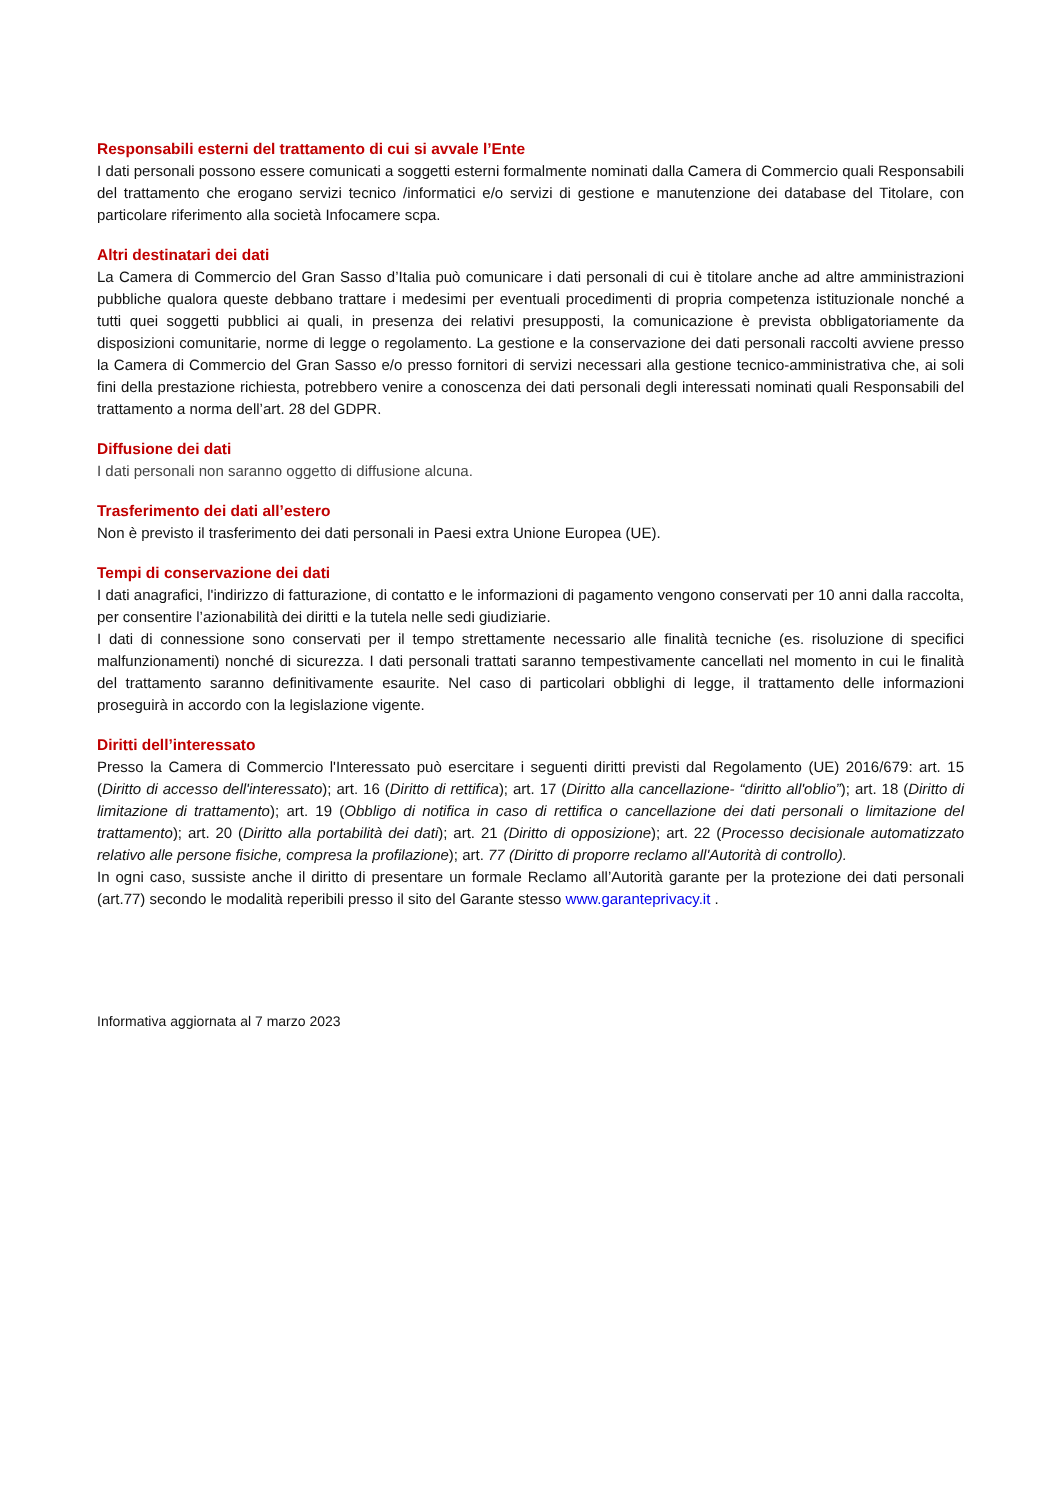Responsabili esterni del trattamento di cui si avvale l’Ente
I dati personali possono essere comunicati a soggetti esterni formalmente nominati dalla Camera di Commercio quali Responsabili del trattamento che erogano servizi tecnico /informatici e/o servizi di gestione e manutenzione dei database del Titolare, con particolare riferimento alla società Infocamere scpa.
Altri destinatari dei dati
La Camera di Commercio del Gran Sasso d’Italia può comunicare i dati personali di cui è titolare anche ad altre amministrazioni pubbliche qualora queste debbano trattare i medesimi per eventuali procedimenti di propria competenza istituzionale nonché a tutti quei soggetti pubblici ai quali, in presenza dei relativi presupposti, la comunicazione è prevista obbligatoriamente da disposizioni comunitarie, norme di legge o regolamento. La gestione e la conservazione dei dati personali raccolti avviene presso la Camera di Commercio del Gran Sasso e/o presso fornitori di servizi necessari alla gestione tecnico-amministrativa che, ai soli fini della prestazione richiesta, potrebbero venire a conoscenza dei dati personali degli interessati nominati quali Responsabili del trattamento a norma dell’art. 28 del GDPR.
Diffusione dei dati
I dati personali non saranno oggetto di diffusione alcuna.
Trasferimento dei dati all’estero
Non è previsto il trasferimento dei dati personali in Paesi extra Unione Europea (UE).
Tempi di conservazione dei dati
I dati anagrafici, l'indirizzo di fatturazione, di contatto e le informazioni di pagamento vengono conservati per 10 anni dalla raccolta, per consentire l’azionabilità dei diritti e la tutela nelle sedi giudiziarie.
I dati di connessione sono conservati per il tempo strettamente necessario alle finalità tecniche (es. risoluzione di specifici malfunzionamenti) nonché di sicurezza. I dati personali trattati saranno tempestivamente cancellati nel momento in cui le finalità del trattamento saranno definitivamente esaurite. Nel caso di particolari obblighi di legge, il trattamento delle informazioni proseguirà in accordo con la legislazione vigente.
Diritti dell’interessato
Presso la Camera di Commercio l'Interessato può esercitare i seguenti diritti previsti dal Regolamento (UE) 2016/679: art. 15 (Diritto di accesso dell'interessato); art. 16 (Diritto di rettifica); art. 17 (Diritto alla cancellazione- “diritto all'oblio”); art. 18 (Diritto di limitazione di trattamento); art. 19 (Obbligo di notifica in caso di rettifica o cancellazione dei dati personali o limitazione del trattamento); art. 20 (Diritto alla portabilità dei dati); art. 21 (Diritto di opposizione); art. 22 (Processo decisionale automatizzato relativo alle persone fisiche, compresa la profilazione); art. 77 (Diritto di proporre reclamo all'Autorità di controllo).
In ogni caso, sussiste anche il diritto di presentare un formale Reclamo all’Autorità garante per la protezione dei dati personali (art.77) secondo le modalità reperibili presso il sito del Garante stesso www.garanteprivacy.it .
Informativa aggiornata al 7 marzo 2023